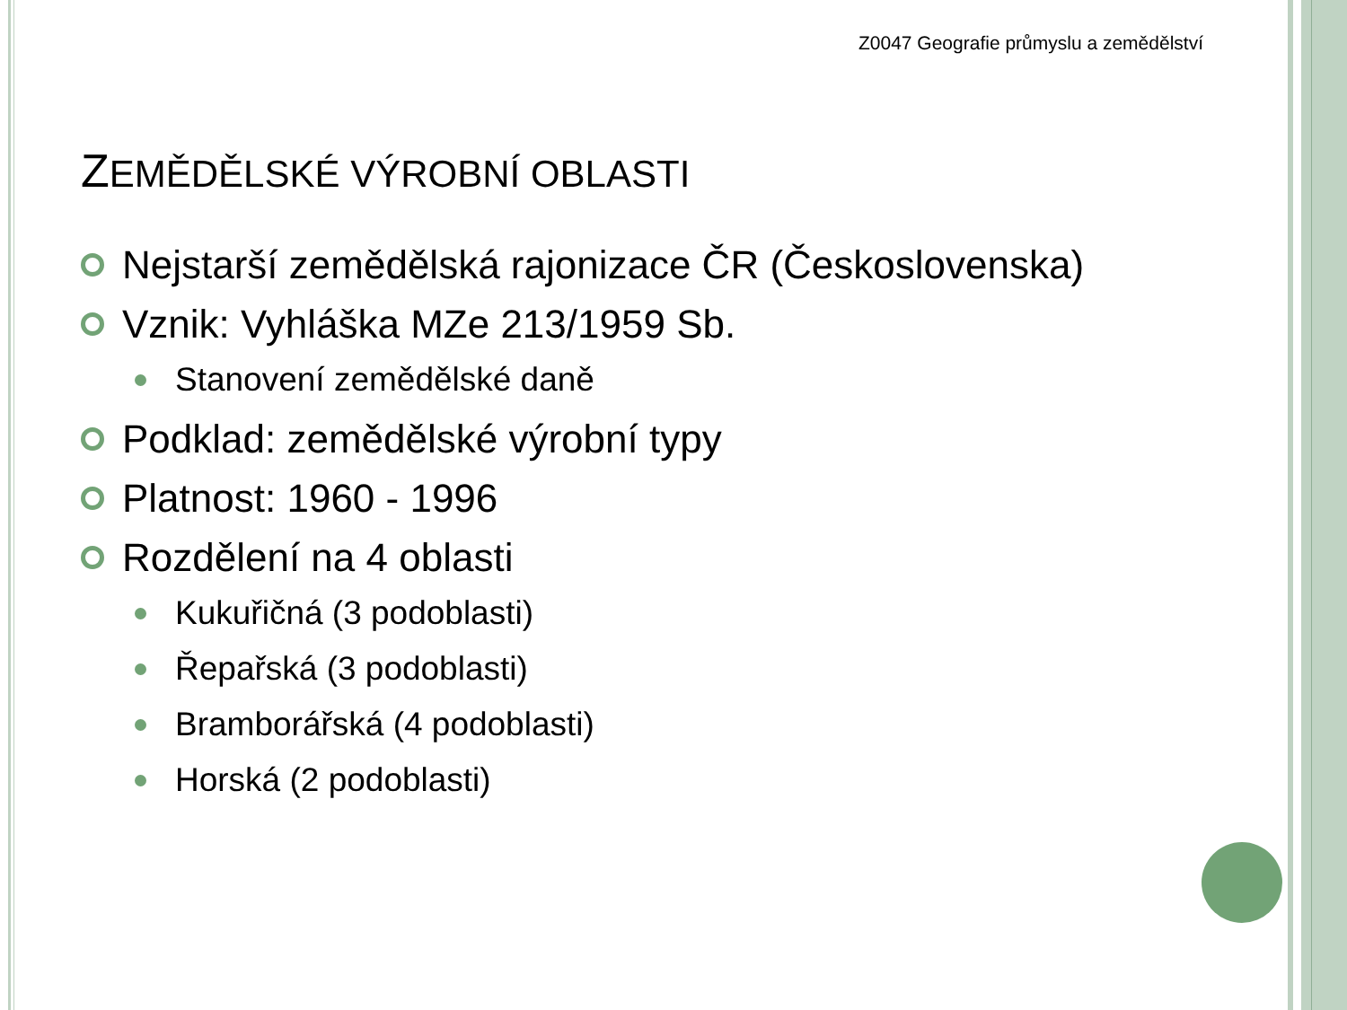Z0047 Geografie průmyslu a zemědělství
ZEMĚDĚLSKÉ VÝROBNÍ OBLASTI
Nejstarší zemědělská rajonizace ČR (Československa)
Vznik: Vyhláška MZe 213/1959 Sb.
Stanovení zemědělské daně
Podklad: zemědělské výrobní typy
Platnost: 1960 - 1996
Rozdělení na 4 oblasti
Kukuřičná (3 podoblasti)
Řepařská (3 podoblasti)
Bramborářská (4 podoblasti)
Horská (2 podoblasti)